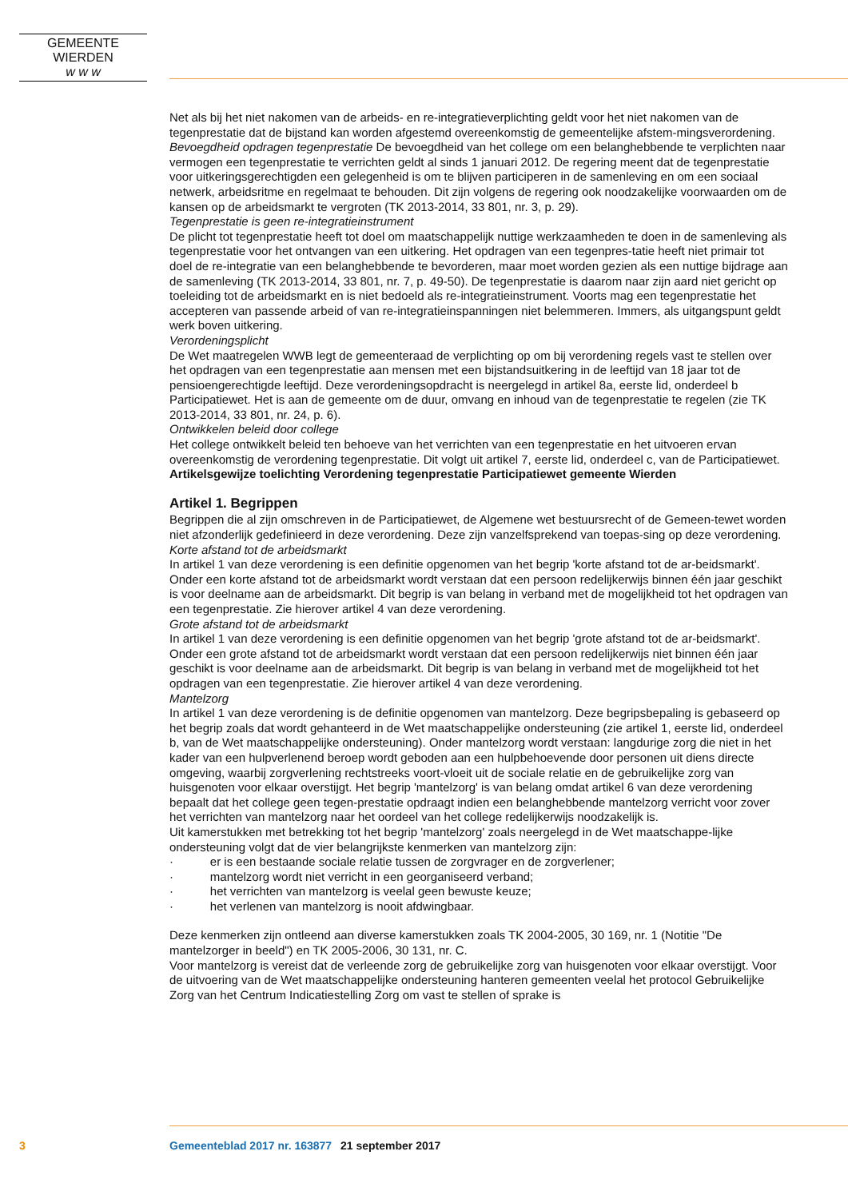GEMEENTE WIERDEN
w w w
Net als bij het niet nakomen van de arbeids- en re-integratieverplichting geldt voor het niet nakomen van de tegenprestatie dat de bijstand kan worden afgestemd overeenkomstig de gemeentelijke afstem-mingsverordening.
Bevoegdheid opdragen tegenprestatie De bevoegdheid van het college om een belanghebbende te verplichten naar vermogen een tegenprestatie te verrichten geldt al sinds 1 januari 2012. De regering meent dat de tegenprestatie voor uitkeringsgerechtigden een gelegenheid is om te blijven participeren in de samenleving en om een sociaal netwerk, arbeidsritme en regelmaat te behouden. Dit zijn volgens de regering ook noodzakelijke voorwaarden om de kansen op de arbeidsmarkt te vergroten (TK 2013-2014, 33 801, nr. 3, p. 29).
Tegenprestatie is geen re-integratieinstrument
De plicht tot tegenprestatie heeft tot doel om maatschappelijk nuttige werkzaamheden te doen in de samenleving als tegenprestatie voor het ontvangen van een uitkering. Het opdragen van een tegenpres-tatie heeft niet primair tot doel de re-integratie van een belanghebbende te bevorderen, maar moet worden gezien als een nuttige bijdrage aan de samenleving (TK 2013-2014, 33 801, nr. 7, p. 49-50). De tegenprestatie is daarom naar zijn aard niet gericht op toeleiding tot de arbeidsmarkt en is niet bedoeld als re-integratieinstrument. Voorts mag een tegenprestatie het accepteren van passende arbeid of van re-integratieinspanningen niet belemmeren. Immers, als uitgangspunt geldt werk boven uitkering.
Verordeningsplicht
De Wet maatregelen WWB legt de gemeenteraad de verplichting op om bij verordening regels vast te stellen over het opdragen van een tegenprestatie aan mensen met een bijstandsuitkering in de leeftijd van 18 jaar tot de pensioengerechtigde leeftijd. Deze verordeningsopdracht is neergelegd in artikel 8a, eerste lid, onderdeel b Participatiewet. Het is aan de gemeente om de duur, omvang en inhoud van de tegenprestatie te regelen (zie TK 2013-2014, 33 801, nr. 24, p. 6).
Ontwikkelen beleid door college
Het college ontwikkelt beleid ten behoeve van het verrichten van een tegenprestatie en het uitvoeren ervan overeenkomstig de verordening tegenprestatie. Dit volgt uit artikel 7, eerste lid, onderdeel c, van de Participatiewet.
Artikelsgewijze toelichting Verordening tegenprestatie Participatiewet gemeente Wierden
Artikel 1. Begrippen
Begrippen die al zijn omschreven in de Participatiewet, de Algemene wet bestuursrecht of de Gemeen-tewet worden niet afzonderlijk gedefinieerd in deze verordening. Deze zijn vanzelfsprekend van toepas-sing op deze verordening.
Korte afstand tot de arbeidsmarkt
In artikel 1 van deze verordening is een definitie opgenomen van het begrip 'korte afstand tot de ar-beidsmarkt'. Onder een korte afstand tot de arbeidsmarkt wordt verstaan dat een persoon redelijkerwijs binnen één jaar geschikt is voor deelname aan de arbeidsmarkt. Dit begrip is van belang in verband met de mogelijkheid tot het opdragen van een tegenprestatie. Zie hierover artikel 4 van deze verordening.
Grote afstand tot de arbeidsmarkt
In artikel 1 van deze verordening is een definitie opgenomen van het begrip 'grote afstand tot de ar-beidsmarkt'. Onder een grote afstand tot de arbeidsmarkt wordt verstaan dat een persoon redelijkerwijs niet binnen één jaar geschikt is voor deelname aan de arbeidsmarkt. Dit begrip is van belang in verband met de mogelijkheid tot het opdragen van een tegenprestatie. Zie hierover artikel 4 van deze verordening.
Mantelzorg
In artikel 1 van deze verordening is de definitie opgenomen van mantelzorg. Deze begripsbepaling is gebaseerd op het begrip zoals dat wordt gehanteerd in de Wet maatschappelijke ondersteuning (zie artikel 1, eerste lid, onderdeel b, van de Wet maatschappelijke ondersteuning). Onder mantelzorg wordt verstaan: langdurige zorg die niet in het kader van een hulpverlenend beroep wordt geboden aan een hulpbehoevende door personen uit diens directe omgeving, waarbij zorgverlening rechtstreeks voort-vloeit uit de sociale relatie en de gebruikelijke zorg van huisgenoten voor elkaar overstijgt. Het begrip 'mantelzorg' is van belang omdat artikel 6 van deze verordening bepaalt dat het college geen tegen-prestatie opdraagt indien een belanghebbende mantelzorg verricht voor zover het verrichten van mantelzorg naar het oordeel van het college redelijkerwijs noodzakelijk is.
Uit kamerstukken met betrekking tot het begrip 'mantelzorg' zoals neergelegd in de Wet maatschappe-lijke ondersteuning volgt dat de vier belangrijkste kenmerken van mantelzorg zijn:
· er is een bestaande sociale relatie tussen de zorgvrager en de zorgverlener;
· mantelzorg wordt niet verricht in een georganiseerd verband;
· het verrichten van mantelzorg is veelal geen bewuste keuze;
· het verlenen van mantelzorg is nooit afdwingbaar.
Deze kenmerken zijn ontleend aan diverse kamerstukken zoals TK 2004-2005, 30 169, nr. 1 (Notitie "De mantelzorger in beeld") en TK 2005-2006, 30 131, nr. C.
Voor mantelzorg is vereist dat de verleende zorg de gebruikelijke zorg van huisgenoten voor elkaar overstijgt. Voor de uitvoering van de Wet maatschappelijke ondersteuning hanteren gemeenten veelal het protocol Gebruikelijke Zorg van het Centrum Indicatiestelling Zorg om vast te stellen of sprake is
3 Gemeenteblad 2017 nr. 163877 21 september 2017